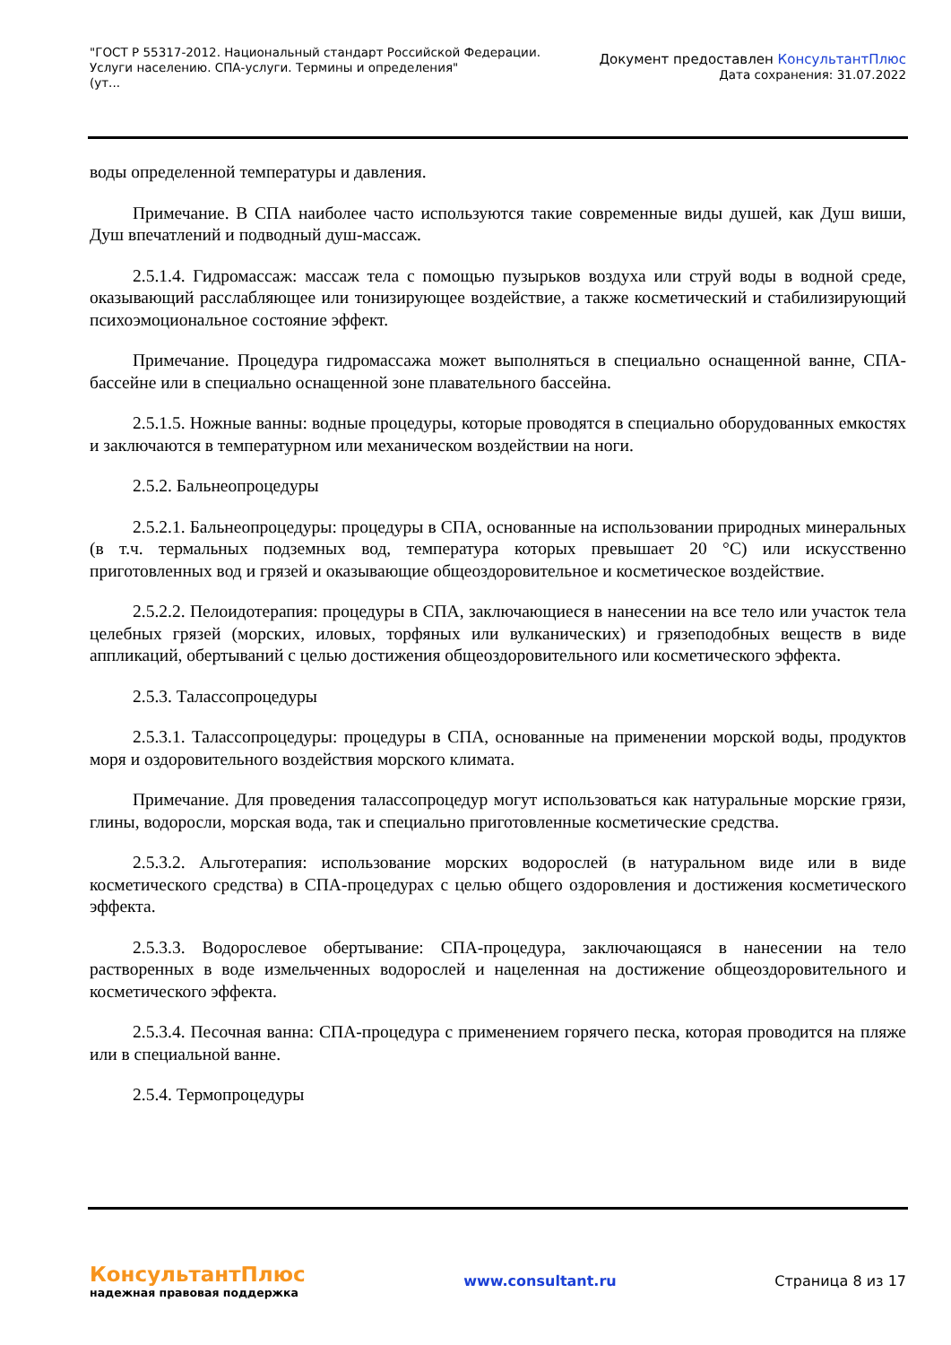"ГОСТ Р 55317-2012. Национальный стандарт Российской Федерации.
Услуги населению. СПА-услуги. Термины и определения"
(ут...
Документ предоставлен КонсультантПлюс
Дата сохранения: 31.07.2022
воды определенной температуры и давления.
Примечание. В СПА наиболее часто используются такие современные виды душей, как Душ виши, Душ впечатлений и подводный душ-массаж.
2.5.1.4. Гидромассаж: массаж тела с помощью пузырьков воздуха или струй воды в водной среде, оказывающий расслабляющее или тонизирующее воздействие, а также косметический и стабилизирующий психоэмоциональное состояние эффект.
Примечание. Процедура гидромассажа может выполняться в специально оснащенной ванне, СПА-бассейне или в специально оснащенной зоне плавательного бассейна.
2.5.1.5. Ножные ванны: водные процедуры, которые проводятся в специально оборудованных емкостях и заключаются в температурном или механическом воздействии на ноги.
2.5.2. Бальнеопроцедуры
2.5.2.1. Бальнеопроцедуры: процедуры в СПА, основанные на использовании природных минеральных (в т.ч. термальных подземных вод, температура которых превышает 20 °C) или искусственно приготовленных вод и грязей и оказывающие общеоздоровительное и косметическое воздействие.
2.5.2.2. Пелоидотерапия: процедуры в СПА, заключающиеся в нанесении на все тело или участок тела целебных грязей (морских, иловых, торфяных или вулканических) и грязеподобных веществ в виде аппликаций, обертываний с целью достижения общеоздоровительного или косметического эффекта.
2.5.3. Талассопроцедуры
2.5.3.1. Талассопроцедуры: процедуры в СПА, основанные на применении морской воды, продуктов моря и оздоровительного воздействия морского климата.
Примечание. Для проведения талассопроцедур могут использоваться как натуральные морские грязи, глины, водоросли, морская вода, так и специально приготовленные косметические средства.
2.5.3.2. Альготерапия: использование морских водорослей (в натуральном виде или в виде косметического средства) в СПА-процедурах с целью общего оздоровления и достижения косметического эффекта.
2.5.3.3. Водорослевое обертывание: СПА-процедура, заключающаяся в нанесении на тело растворенных в воде измельченных водорослей и нацеленная на достижение общеоздоровительного и косметического эффекта.
2.5.3.4. Песочная ванна: СПА-процедура с применением горячего песка, которая проводится на пляже или в специальной ванне.
2.5.4. Термопроцедуры
КонсультантПлюс
надежная правовая поддержка
www.consultant.ru Страница 8 из 17